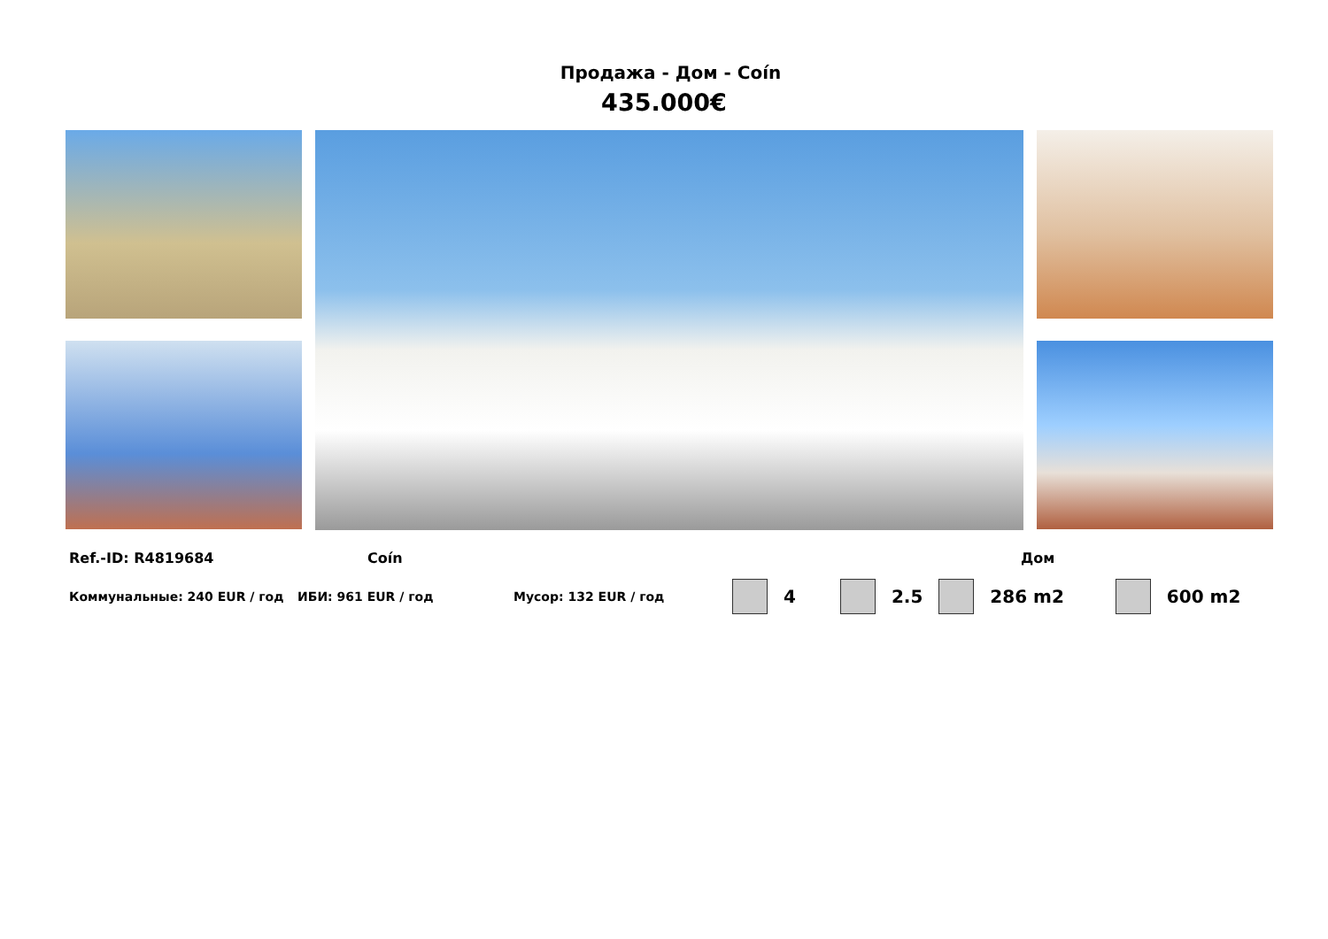Продажа - Дом - Coín
435.000€
Ref.-ID: R4819684 Coín Дом
Коммунальные: 240 EUR / год ИБИ: 961 EUR / год Мусор: 132 EUR / год 4 2.5 286 m2 600 m2